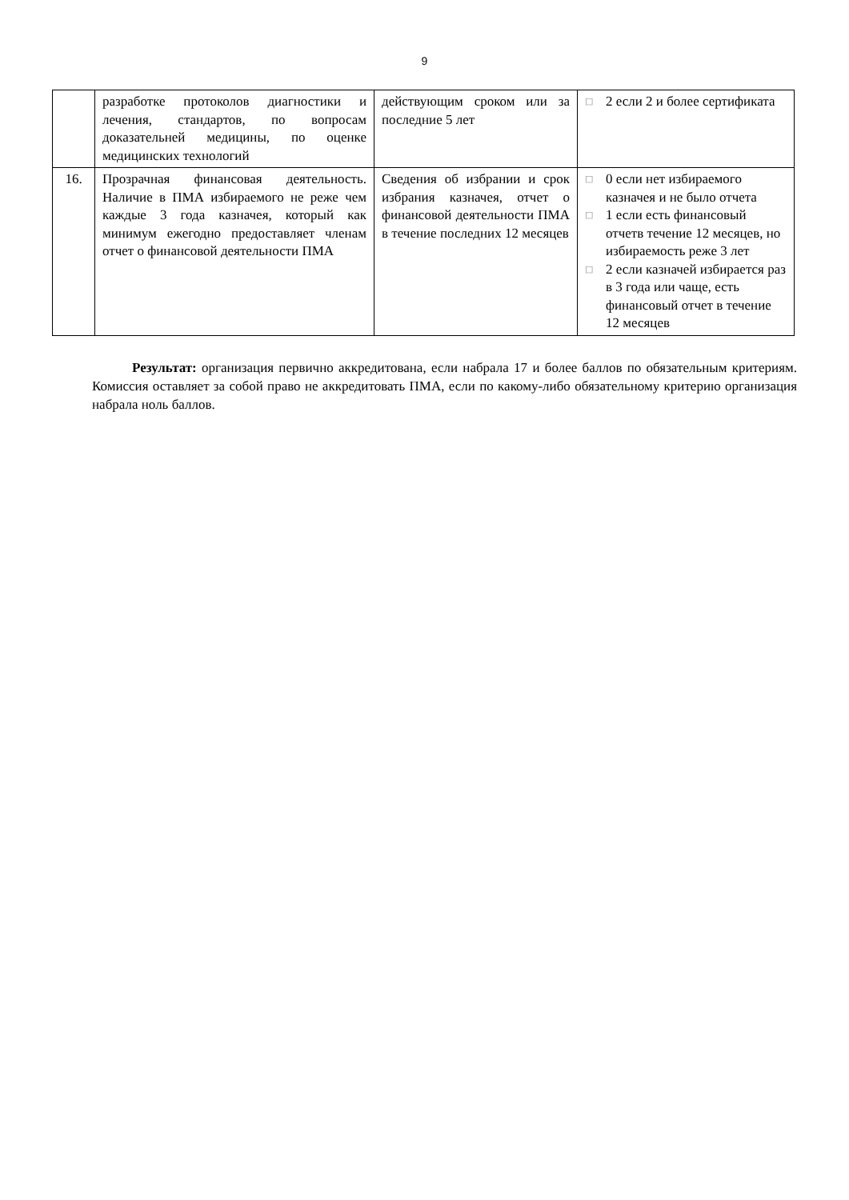9
| | разработке протоколов диагностики и лечения, стандартов, по вопросам доказательней медицины, по оценке медицинских технологий | действующим сроком или за последние 5 лет | □ 2 если 2 и более сертификата |
| 16. | Прозрачная финансовая деятельность. Наличие в ПМА избираемого не реже чем каждые 3 года казначея, который как минимум ежегодно предоставляет членам отчет о финансовой деятельности ПМА | Сведения об избрании и срок избрания казначея, отчет о финансовой деятельности ПМА в течение последних 12 месяцев | □ 0 если нет избираемого казначея и не было отчета □ 1 если есть финансовый отчетв течение 12 месяцев, но избираемость реже 3 лет □ 2 если казначей избирается раз в 3 года или чаще, есть финансовый отчет в течение 12 месяцев |
Результат: организация первично аккредитована, если набрала 17 и более баллов по обязательным критериям. Комиссия оставляет за собой право не аккредитовать ПМА, если по какому-либо обязательному критерию организация набрала ноль баллов.